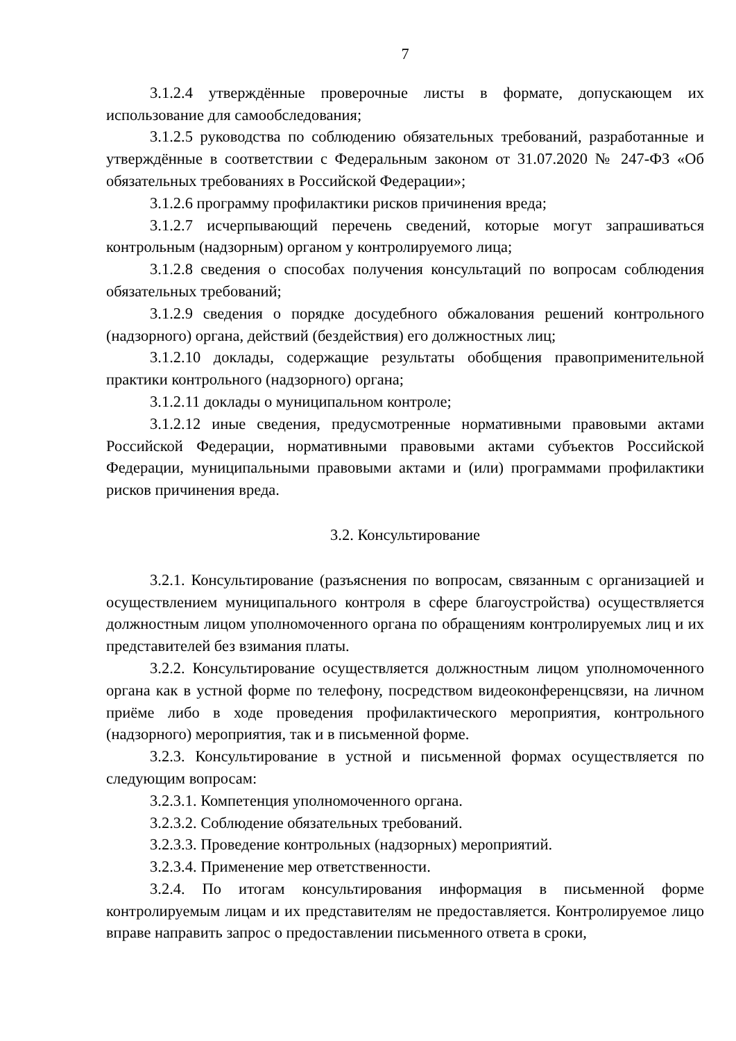7
3.1.2.4 утверждённые проверочные листы в формате, допускающем их использование для самообследования;
3.1.2.5 руководства по соблюдению обязательных требований, разработанные и утверждённые в соответствии с Федеральным законом от 31.07.2020 № 247-ФЗ «Об обязательных требованиях в Российской Федерации»;
3.1.2.6 программу профилактики рисков причинения вреда;
3.1.2.7 исчерпывающий перечень сведений, которые могут запрашиваться контрольным (надзорным) органом у контролируемого лица;
3.1.2.8 сведения о способах получения консультаций по вопросам соблюдения обязательных требований;
3.1.2.9 сведения о порядке досудебного обжалования решений контрольного (надзорного) органа, действий (бездействия) его должностных лиц;
3.1.2.10 доклады, содержащие результаты обобщения правоприменительной практики контрольного (надзорного) органа;
3.1.2.11 доклады о муниципальном контроле;
3.1.2.12 иные сведения, предусмотренные нормативными правовыми актами Российской Федерации, нормативными правовыми актами субъектов Российской Федерации, муниципальными правовыми актами и (или) программами профилактики рисков причинения вреда.
3.2. Консультирование
3.2.1. Консультирование (разъяснения по вопросам, связанным с организацией и осуществлением муниципального контроля в сфере благоустройства) осуществляется должностным лицом уполномоченного органа по обращениям контролируемых лиц и их представителей без взимания платы.
3.2.2. Консультирование осуществляется должностным лицом уполномоченного органа как в устной форме по телефону, посредством видеоконференцсвязи, на личном приёме либо в ходе проведения профилактического мероприятия, контрольного (надзорного) мероприятия, так и в письменной форме.
3.2.3. Консультирование в устной и письменной формах осуществляется по следующим вопросам:
3.2.3.1. Компетенция уполномоченного органа.
3.2.3.2. Соблюдение обязательных требований.
3.2.3.3. Проведение контрольных (надзорных) мероприятий.
3.2.3.4. Применение мер ответственности.
3.2.4. По итогам консультирования информация в письменной форме контролируемым лицам и их представителям не предоставляется. Контролируемое лицо вправе направить запрос о предоставлении письменного ответа в сроки,